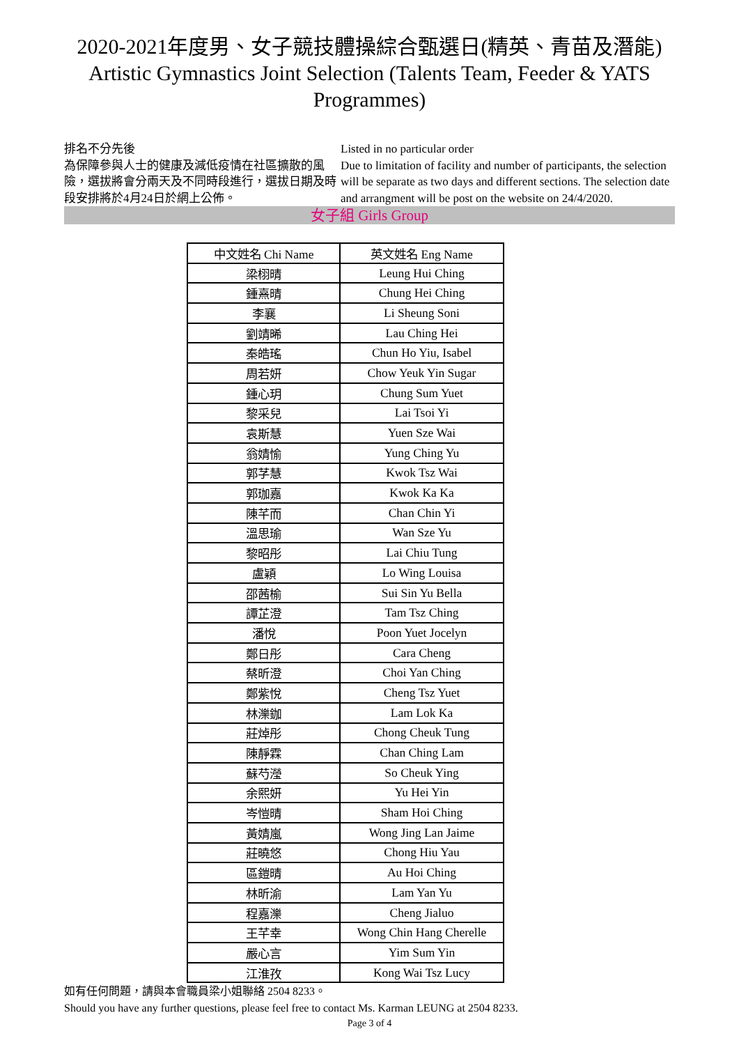2020-2021年度男、女子競技體操綜合甄選日(精英、青苗及潛能)
Artistic Gymnastics Joint Selection (Talents Team, Feeder & YATS Programmes)
排名不分先後
為保障參與人士的健康及減低疫情在社區擴散的風險，選拔將會分兩天及不同時段進行，選拔日期及時段安排將於4月24日於網上公佈。
Listed in no particular order
Due to limitation of facility and number of participants, the selection will be separate as two days and different sections. The selection date and arrangment will be post on the website on 24/4/2020.
女子組 Girls Group
| 中文姓名 Chi Name | 英文姓名 Eng Name |
| --- | --- |
| 梁栩晴 | Leung Hui Ching |
| 鍾熹晴 | Chung Hei Ching |
| 李襄 | Li Sheung Soni |
| 劉靖晞 | Lau Ching Hei |
| 秦皓瑤 | Chun Ho Yiu, Isabel |
| 周若妍 | Chow Yeuk Yin Sugar |
| 鍾心玥 | Chung Sum Yuet |
| 黎采兒 | Lai Tsoi Yi |
| 袁斯慧 | Yuen Sze Wai |
| 翁婧愉 | Yung Ching Yu |
| 郭芓慧 | Kwok Tsz Wai |
| 郭珈嘉 | Kwok Ka Ka |
| 陳芊而 | Chan Chin Yi |
| 溫思瑜 | Wan Sze Yu |
| 黎昭彤 | Lai Chiu Tung |
| 盧穎 | Lo Wing Louisa |
| 邵茜榆 | Sui Sin Yu Bella |
| 譚芷澄 | Tam Tsz Ching |
| 潘悅 | Poon Yuet Jocelyn |
| 鄭日彤 | Cara Cheng |
| 蔡昕澄 | Choi Yan Ching |
| 鄭紫悅 | Cheng Tsz Yuet |
| 林濼鉫 | Lam Lok Ka |
| 莊焯彤 | Chong Cheuk Tung |
| 陳靜霖 | Chan Ching Lam |
| 蘇芍瀅 | So Cheuk Ying |
| 余熙妍 | Yu Hei Yin |
| 岑愷晴 | Sham Hoi Ching |
| 黃婧嵐 | Wong Jing Lan Jaime |
| 莊曉悠 | Chong Hiu Yau |
| 區鎧晴 | Au Hoi Ching |
| 林昕渝 | Lam Yan Yu |
| 程嘉濼 | Cheng Jialuo |
| 王芊幸 | Wong Chin Hang Cherelle |
| 嚴心言 | Yim Sum Yin |
| 江淮孜 | Kong Wai Tsz Lucy |
如有任何問題，請與本會職員梁小姐聯絡 2504 8233。
Should you have any further questions, please feel free to contact Ms. Karman LEUNG at 2504 8233.
Page 3 of 4